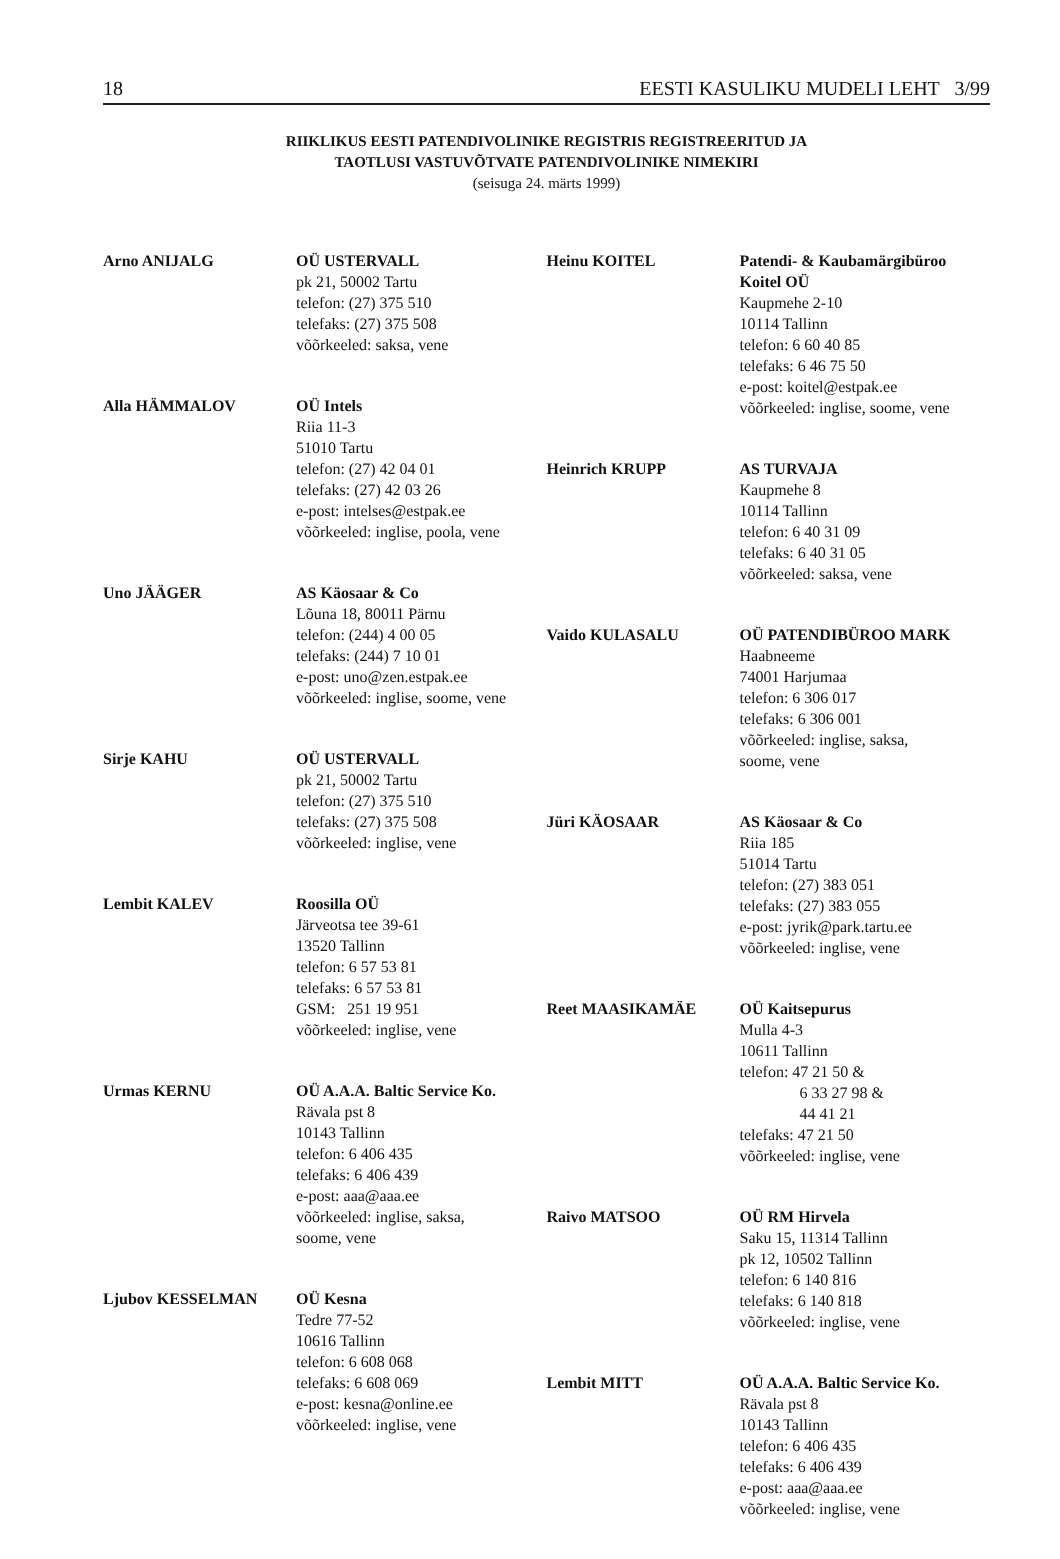18 EESTI KASULIKU MUDELI LEHT 3/99
RIIKLIKUS EESTI PATENDIVOLINIKE REGISTRIS REGISTREERITUD JA
TAOTLUSI VASTUVÕTVATE PATENDIVOLINIKE NIMEKIRI
(seisuga 24. märts 1999)
Arno ANIJALG OÜ USTERVALL
pk 21, 50002 Tartu
telefon: (27) 375 510
telefaks: (27) 375 508
võõrkeeled: saksa, vene
Alla HÄMMALOV OÜ Intels
Riia 11-3
51010 Tartu
telefon: (27) 42 04 01
telefaks: (27) 42 03 26
e-post: intelses@estpak.ee
võõrkeeled: inglise, poola, vene
Uno JÄÄGER AS Käosaar & Co
Lõuna 18, 80011 Pärnu
telefon: (244) 4 00 05
telefaks: (244) 7 10 01
e-post: uno@zen.estpak.ee
võõrkeeled: inglise, soome, vene
Sirje KAHU OÜ USTERVALL
pk 21, 50002 Tartu
telefon: (27) 375 510
telefaks: (27) 375 508
võõrkeeled: inglise, vene
Lembit KALEV Roosilla OÜ
Järveotsa tee 39-61
13520 Tallinn
telefon: 6 57 53 81
telefaks: 6 57 53 81
GSM: 251 19 951
võõrkeeled: inglise, vene
Urmas KERNU OÜ A.A.A. Baltic Service Ko.
Rävala pst 8
10143 Tallinn
telefon: 6 406 435
telefaks: 6 406 439
e-post: aaa@aaa.ee
võõrkeeled: inglise, saksa,
soome, vene
Ljubov KESSELMAN OÜ Kesna
Tedre 77-52
10616 Tallinn
telefon: 6 608 068
telefaks: 6 608 069
e-post: kesna@online.ee
võõrkeeled: inglise, vene
Heinu KOITEL Patendi- & Kaubamärgibüroo Koitel OÜ
Kaupmehe 2-10
10114 Tallinn
telefon: 6 60 40 85
telefaks: 6 46 75 50
e-post: koitel@estpak.ee
võõrkeeled: inglise, soome, vene
Heinrich KRUPP AS TURVAJA
Kaupmehe 8
10114 Tallinn
telefon: 6 40 31 09
telefaks: 6 40 31 05
võõrkeeled: saksa, vene
Vaido KULASALU OÜ PATENDIBÜROO MARK
Haabneeme
74001 Harjumaa
telefon: 6 306 017
telefaks: 6 306 001
võõrkeeled: inglise, saksa,
soome, vene
Jüri KÄOSAAR AS Käosaar & Co
Riia 185
51014 Tartu
telefon: (27) 383 051
telefaks: (27) 383 055
e-post: jyrik@park.tartu.ee
võõrkeeled: inglise, vene
Reet MAASIKAMÄE OÜ Kaitsepurus
Mulla 4-3
10611 Tallinn
telefon: 47 21 50 &
6 33 27 98 &
44 41 21
telefaks: 47 21 50
võõrkeeled: inglise, vene
Raivo MATSOO OÜ RM Hirvela
Saku 15, 11314 Tallinn
pk 12, 10502 Tallinn
telefon: 6 140 816
telefaks: 6 140 818
võõrkeeled: inglise, vene
Lembit MITT OÜ A.A.A. Baltic Service Ko.
Rävala pst 8
10143 Tallinn
telefon: 6 406 435
telefaks: 6 406 439
e-post: aaa@aaa.ee
võõrkeeled: inglise, vene